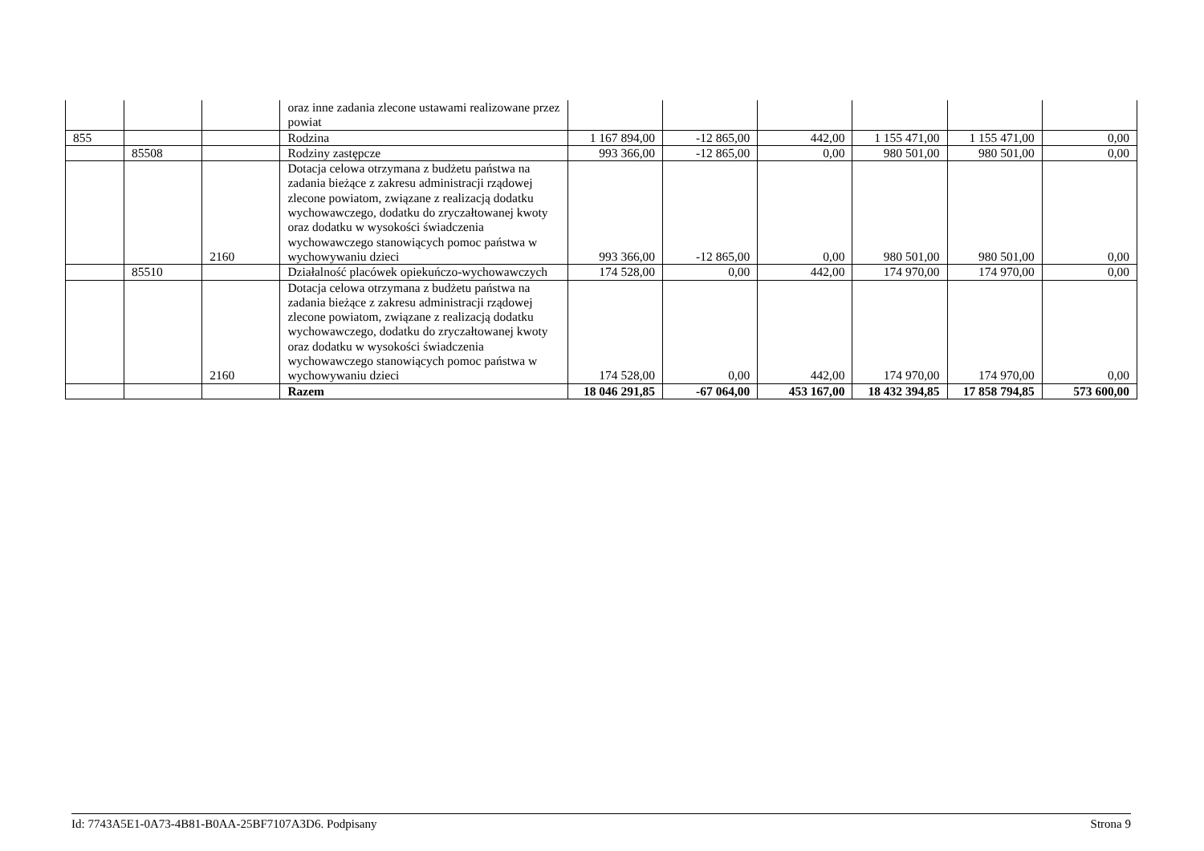| | | | oraz inne zadania zlecone ustawami realizowane przez powiat | | | | | | |
| 855 | | | Rodzina | 1 167 894,00 | -12 865,00 | 442,00 | 1 155 471,00 | 1 155 471,00 | 0,00 |
| | 85508 | | Rodziny zastępcze | 993 366,00 | -12 865,00 | 0,00 | 980 501,00 | 980 501,00 | 0,00 |
| | | 2160 | Dotacja celowa otrzymana z budżetu państwa na zadania bieżące z zakresu administracji rządowej zlecone powiatom, związane z realizacją dodatku wychowawczego, dodatku do zryczałtowanej kwoty oraz dodatku w wysokości świadczenia wychowawczego stanowiących pomoc państwa w wychowywaniu dzieci | 993 366,00 | -12 865,00 | 0,00 | 980 501,00 | 980 501,00 | 0,00 |
| | 85510 | | Działalność placówek opiekuńczo-wychowawczych | 174 528,00 | 0,00 | 442,00 | 174 970,00 | 174 970,00 | 0,00 |
| | | 2160 | Dotacja celowa otrzymana z budżetu państwa na zadania bieżące z zakresu administracji rządowej zlecone powiatom, związane z realizacją dodatku wychowawczego, dodatku do zryczałtowanej kwoty oraz dodatku w wysokości świadczenia wychowawczego stanowiących pomoc państwa w wychowywaniu dzieci | 174 528,00 | 0,00 | 442,00 | 174 970,00 | 174 970,00 | 0,00 |
| | | | Razem | 18 046 291,85 | -67 064,00 | 453 167,00 | 18 432 394,85 | 17 858 794,85 | 573 600,00 |
Id: 7743A5E1-0A73-4B81-B0AA-25BF7107A3D6. Podpisany Strona 9